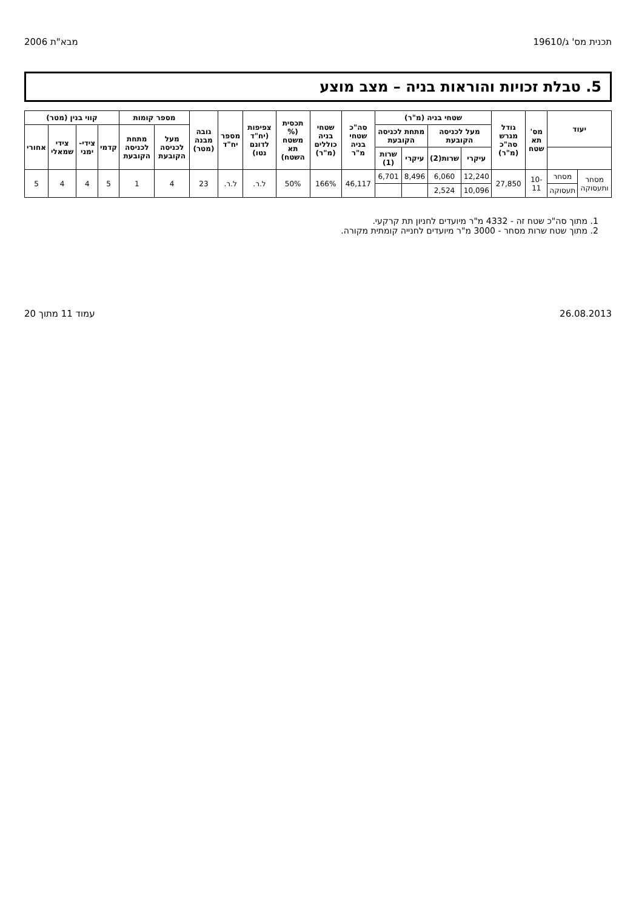תכנית מס' ג/19610 מבא"ת 2006
5. טבלת זכויות והוראות בניה – מצב מוצע
| יעוד | | מס' תא שטח | גודל מגרש סה"כ (מ"ר) | שטחי בניה (מ"ר) | | | | סה"כ שטחי בניה מ"ר | שטחי בניה כוללים (מ"ר) | תכסית (% משטח תא השטח) | צפיפות (יח"ד לדונם נטו) | מספר יח"ד | גובה מבנה (מטר) | מספר קומות | | קווי בנין (מטר) | | | |
| --- | --- | --- | --- | --- | --- | --- | --- | --- | --- | --- | --- | --- | --- | --- | --- | --- | --- | --- | --- |
| | | | | מעל לכניסה הקובעת | | מתחת לכניסה הקובעת | | | | | | | | מעל לכניסה הקובעת | מתחת לכניסה הקובעת | קדמי | צידי-ימני | צידי שמאלי | אחורי |
| | | | | עיקרי | שרות(2) | עיקרי | שרות (1) | | | | | | | | | | | | |
| מסחר ותעסוקה | מסחר | 10-11 | 27,850 | 12,240 | 6,060 | 8,496 | 6,701 | 46,117 | 166% | 50% | ל.ר. | ל.ר. | 23 | 4 | 1 | 5 | 4 | 4 | 5 |
| | תעסוקה | | | 10,096 | 2,524 | | | | | | | | | | | | | | |
1. מתוך סה"כ שטח זה - 4332 מ"ר מיועדים לחניון תת קרקעי.
2. מתוך שטח שרות מסחר - 3000 מ"ר מיועדים לחנייה קומתית מקורה.
26.08.2013 עמוד 11 מתוך 20